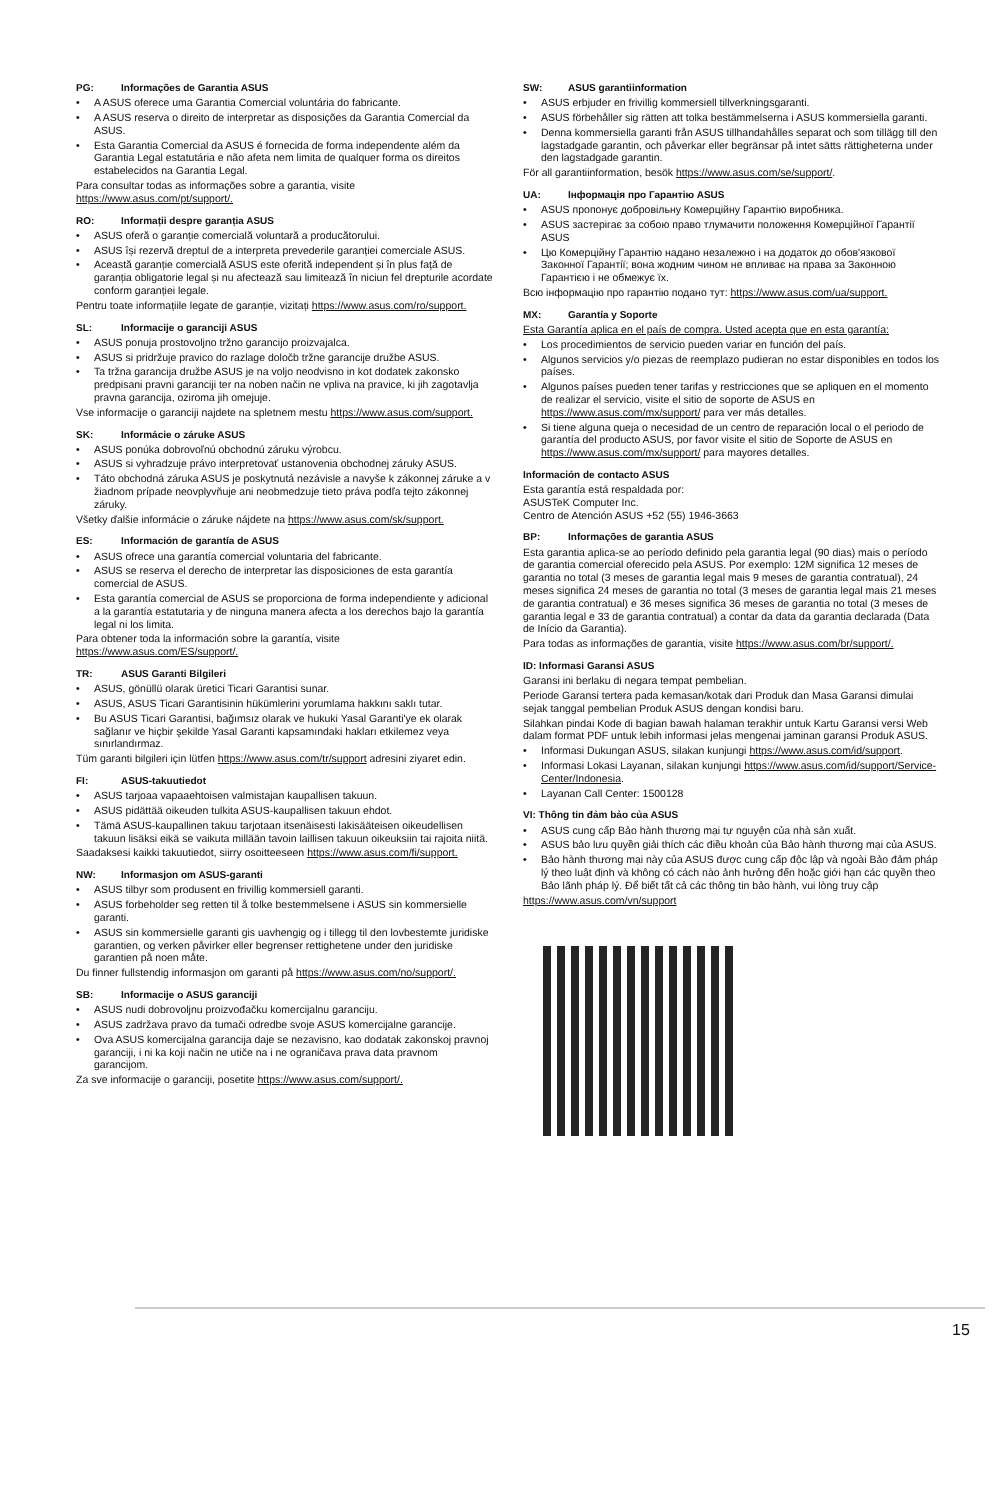PG: Informações de Garantia ASUS
• A ASUS oferece uma Garantia Comercial voluntária do fabricante.
• A ASUS reserva o direito de interpretar as disposições da Garantia Comercial da ASUS.
• Esta Garantia Comercial da ASUS é fornecida de forma independente além da Garantia Legal estatutária e não afeta nem limita de qualquer forma os direitos estabelecidos na Garantia Legal.
Para consultar todas as informações sobre a garantia, visite https://www.asus.com/pt/support/.
RO: Informații despre garanția ASUS
• ASUS oferă o garanție comercială voluntară a producătorului.
• ASUS își rezervă dreptul de a interpreta prevederile garanției comerciale ASUS.
• Această garanție comercială ASUS este oferită independent și în plus față de garanția obligatorie legal și nu afectează sau limitează în niciun fel drepturile acordate conform garanției legale.
Pentru toate informațiile legate de garanție, vizitați https://www.asus.com/ro/support.
SL: Informacije o garanciji ASUS
• ASUS ponuja prostovoljno tržno garancijo proizvajalca.
• ASUS si pridržuje pravico do razlage določb tržne garancije družbe ASUS.
• Ta tržna garancija družbe ASUS je na voljo neodvisno in kot dodatek zakonsko predpisani pravni garanciji ter na noben način ne vpliva na pravice, ki jih zagotavlja pravna garancija, oziroma jih omejuje.
Vse informacije o garanciji najdete na spletnem mestu https://www.asus.com/support.
SK: Informácie o záruke ASUS
• ASUS ponúka dobrovoľnú obchodnú záruku výrobcu.
• ASUS si vyhradzuje právo interpretovať ustanovenia obchodnej záruky ASUS.
• Táto obchodná záruka ASUS je poskytnutá nezávisle a navyše k zákonnej záruke a v žiadnom prípade neovplyvňuje ani neobmedzuje tieto práva podľa tejto zákonnej záruky.
Všetky ďalšie informácie o záruke nájdete na https://www.asus.com/sk/support.
ES: Información de garantía de ASUS
• ASUS ofrece una garantía comercial voluntaria del fabricante.
• ASUS se reserva el derecho de interpretar las disposiciones de esta garantía comercial de ASUS.
• Esta garantía comercial de ASUS se proporciona de forma independiente y adicional a la garantía estatutaria y de ninguna manera afecta a los derechos bajo la garantía legal ni los limita.
Para obtener toda la información sobre la garantía, visite https://www.asus.com/ES/support/.
TR: ASUS Garanti Bilgileri
• ASUS, gönüllü olarak üretici Ticari Garantisi sunar.
• ASUS, ASUS Ticari Garantisinin hükümlerini yorumlama hakkını saklı tutar.
• Bu ASUS Ticari Garantisi, bağımsız olarak ve hukuki Yasal Garanti'ye ek olarak sağlanır ve hiçbir şekilde Yasal Garanti kapsamındaki hakları etkilemez veya sınırlandırmaz.
Tüm garanti bilgileri için lütfen https://www.asus.com/tr/support adresini ziyaret edin.
FI: ASUS-takuutiedot
• ASUS tarjoaa vapaaehtoisen valmistajan kaupallisen takuun.
• ASUS pidättää oikeuden tulkita ASUS-kaupallisen takuun ehdot.
• Tämä ASUS-kaupallinen takuu tarjotaan itsenäisesti lakisääteisen oikeudellisen takuun lisäksi eikä se vaikuta millään tavoin laillisen takuun oikeuksiin tai rajoita niitä.
Saadaksesi kaikki takuutiedot, siirry osoitteeseen https://www.asus.com/fi/support.
NW: Informasjon om ASUS-garanti
• ASUS tilbyr som produsent en frivillig kommersiell garanti.
• ASUS forbeholder seg retten til å tolke bestemmelsene i ASUS sin kommersielle garanti.
• ASUS sin kommersielle garanti gis uavhengig og i tillegg til den lovbestemte juridiske garantien, og verken påvirker eller begrenser rettighetene under den juridiske garantien på noen måte.
Du finner fullstendig informasjon om garanti på https://www.asus.com/no/support/.
SB: Informacije o ASUS garanciji
• ASUS nudi dobrovoljnu proizvođačku komercijalnu garanciju.
• ASUS zadržava pravo da tumači odredbe svoje ASUS komercijalne garancije.
• Ova ASUS komercijalna garancija daje se nezavisno, kao dodatak zakonskoj pravnoj garanciji, i ni ka koji način ne utiče na i ne ograničava prava data pravnom garancijom.
Za sve informacije o garanciji, posetite https://www.asus.com/support/.
SW: ASUS garantiinformation
• ASUS erbjuder en frivillig kommersiell tillverkningsgaranti.
• ASUS förbehåller sig rätten att tolka bestämmelserna i ASUS kommersiella garanti.
• Denna kommersiella garanti från ASUS tillhandahålles separat och som tillägg till den lagstadgade garantin, och påverkar eller begränsar på intet sätts rättigheterna under den lagstadgade garantin.
För all garantiinformation, besök https://www.asus.com/se/support/.
UA: Інформація про Гарантію ASUS
• ASUS пропонує добровільну Комерційну Гарантію виробника.
• ASUS застерігає за собою право тлумачити положення Комерційної Гарантії ASUS
• Цю Комерційну Гарантію надано незалежно і на додаток до обов'язкової Законної Гарантії; вона жодним чином не впливає на права за Законною Гарантією і не обмежує їх.
Всю інформацію про гарантію подано тут: https://www.asus.com/ua/support.
MX: Garantía y Soporte
Esta Garantía aplica en el país de compra. Usted acepta que en esta garantía:
• Los procedimientos de servicio pueden variar en función del país.
• Algunos servicios y/o piezas de reemplazo pudieran no estar disponibles en todos los países.
• Algunos países pueden tener tarifas y restricciones que se apliquen en el momento de realizar el servicio, visite el sitio de soporte de ASUS en https://www.asus.com/mx/support/ para ver más detalles.
• Si tiene alguna queja o necesidad de un centro de reparación local o el periodo de garantía del producto ASUS, por favor visite el sitio de Soporte de ASUS en https://www.asus.com/mx/support/ para mayores detalles.
Información de contacto ASUS
Esta garantía está respaldada por:
ASUSTeK Computer Inc.
Centro de Atención ASUS +52 (55) 1946-3663
BP: Informações de garantia ASUS
Esta garantia aplica-se ao período definido pela garantia legal (90 dias) mais o período de garantia comercial oferecido pela ASUS. Por exemplo: 12M significa 12 meses de garantia no total (3 meses de garantia legal mais 9 meses de garantia contratual), 24 meses significa 24 meses de garantia no total (3 meses de garantia legal mais 21 meses de garantia contratual) e 36 meses significa 36 meses de garantia no total (3 meses de garantia legal e 33 de garantia contratual) a contar da data da garantia declarada (Data de Início da Garantia).
Para todas as informações de garantia, visite https://www.asus.com/br/support/.
ID: Informasi Garansi ASUS
Garansi ini berlaku di negara tempat pembelian.
Periode Garansi tertera pada kemasan/kotak dari Produk dan Masa Garansi dimulai sejak tanggal pembelian Produk ASUS dengan kondisi baru.
Silahkan pindai Kode di bagian bawah halaman terakhir untuk Kartu Garansi versi Web dalam format PDF untuk lebih informasi jelas mengenai jaminan garansi Produk ASUS.
• Informasi Dukungan ASUS, silakan kunjungi https://www.asus.com/id/support.
• Informasi Lokasi Layanan, silakan kunjungi https://www.asus.com/id/support/Service-Center/Indonesia.
• Layanan Call Center: 1500128
VI: Thông tin đảm bảo của ASUS
• ASUS cung cấp Bảo hành thương mại tự nguyện của nhà sản xuất.
• ASUS bảo lưu quyền giải thích các điều khoản của Bảo hành thương mại của ASUS.
• Bảo hành thương mại này của ASUS được cung cấp độc lập và ngoài Bảo đảm pháp lý theo luật định và không có cách nào ảnh hưởng đến hoặc giới hạn các quyền theo Bảo lãnh pháp lý. Để biết tất cả các thông tin bảo hành, vui lòng truy cập
https://www.asus.com/vn/support
15